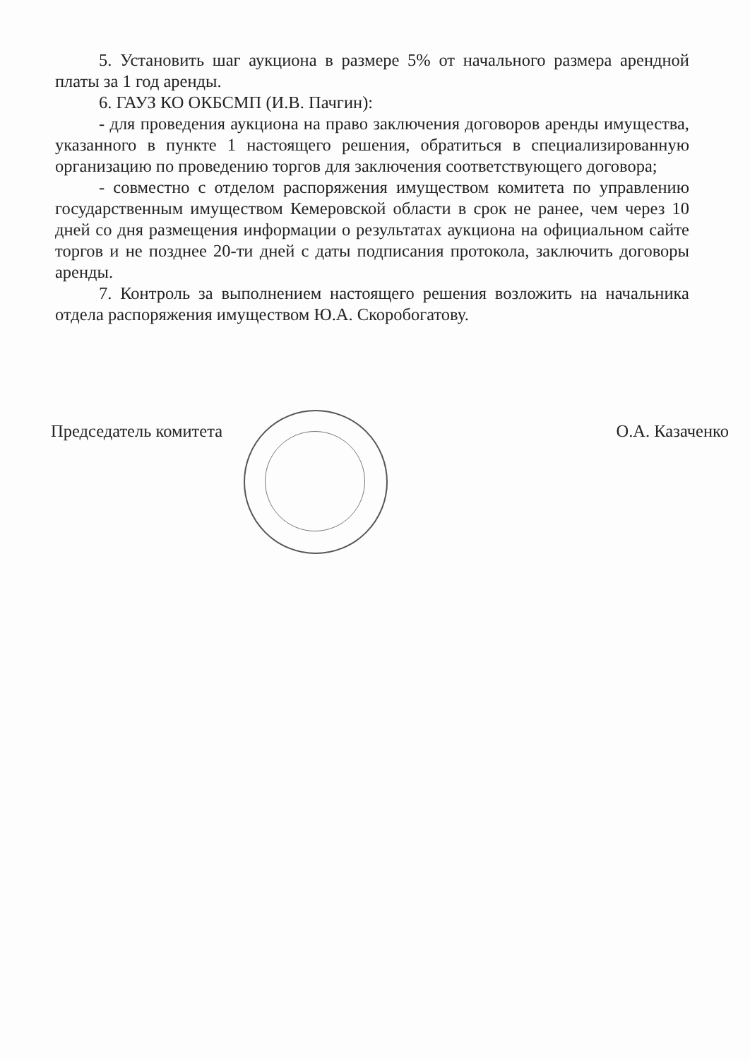5. Установить шаг аукциона в размере 5% от начального размера арендной платы за 1 год аренды.
6. ГАУЗ КО ОКБСМП (И.В. Пачгин):
- для проведения аукциона на право заключения договоров аренды имущества, указанного в пункте 1 настоящего решения, обратиться в специализированную организацию по проведению торгов для заключения соответствующего договора;
- совместно с отделом распоряжения имуществом комитета по управлению государственным имуществом Кемеровской области в срок не ранее, чем через 10 дней со дня размещения информации о результатах аукциона на официальном сайте торгов и не позднее 20-ти дней с даты подписания протокола, заключить договоры аренды.
7. Контроль за выполнением настоящего решения возложить на начальника отдела распоряжения имуществом Ю.А. Скоробогатову.
Председатель комитета О.А. Казаченко